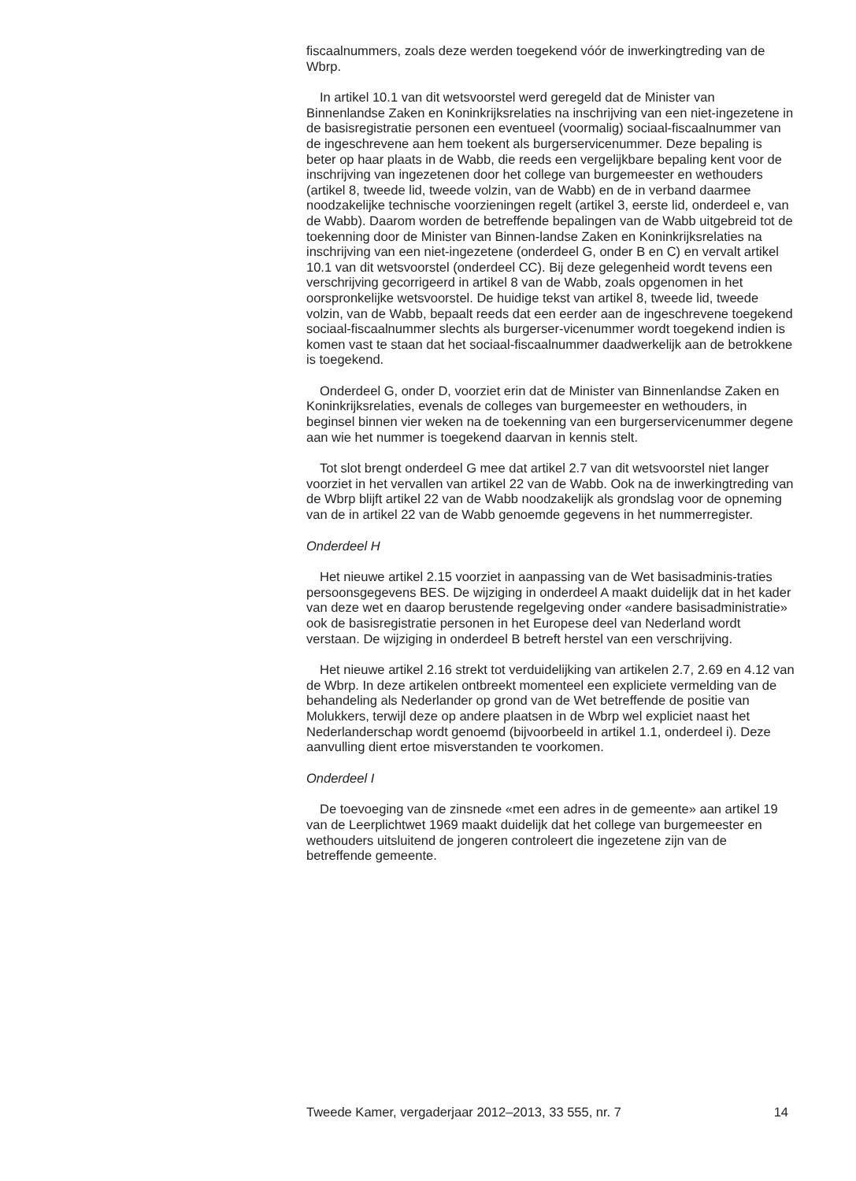fiscaalnummers, zoals deze werden toegekend vóór de inwerkingtreding van de Wbrp.
In artikel 10.1 van dit wetsvoorstel werd geregeld dat de Minister van Binnenlandse Zaken en Koninkrijksrelaties na inschrijving van een niet-ingezetene in de basisregistratie personen een eventueel (voormalig) sociaal-fiscaalnummer van de ingeschrevene aan hem toekent als burgerservicenummer. Deze bepaling is beter op haar plaats in de Wabb, die reeds een vergelijkbare bepaling kent voor de inschrijving van ingezetenen door het college van burgemeester en wethouders (artikel 8, tweede lid, tweede volzin, van de Wabb) en de in verband daarmee noodzakelijke technische voorzieningen regelt (artikel 3, eerste lid, onderdeel e, van de Wabb). Daarom worden de betreffende bepalingen van de Wabb uitgebreid tot de toekenning door de Minister van Binnen-landse Zaken en Koninkrijksrelaties na inschrijving van een niet-ingezetene (onderdeel G, onder B en C) en vervalt artikel 10.1 van dit wetsvoorstel (onderdeel CC). Bij deze gelegenheid wordt tevens een verschrijving gecorrigeerd in artikel 8 van de Wabb, zoals opgenomen in het oorspronkelijke wetsvoorstel. De huidige tekst van artikel 8, tweede lid, tweede volzin, van de Wabb, bepaalt reeds dat een eerder aan de ingeschrevene toegekend sociaal-fiscaalnummer slechts als burgerser-vicenummer wordt toegekend indien is komen vast te staan dat het sociaal-fiscaalnummer daadwerkelijk aan de betrokkene is toegekend.
Onderdeel G, onder D, voorziet erin dat de Minister van Binnenlandse Zaken en Koninkrijksrelaties, evenals de colleges van burgemeester en wethouders, in beginsel binnen vier weken na de toekenning van een burgerservicenummer degene aan wie het nummer is toegekend daarvan in kennis stelt.
Tot slot brengt onderdeel G mee dat artikel 2.7 van dit wetsvoorstel niet langer voorziet in het vervallen van artikel 22 van de Wabb. Ook na de inwerkingtreding van de Wbrp blijft artikel 22 van de Wabb noodzakelijk als grondslag voor de opneming van de in artikel 22 van de Wabb genoemde gegevens in het nummerregister.
Onderdeel H
Het nieuwe artikel 2.15 voorziet in aanpassing van de Wet basisadminis-traties persoonsgegevens BES. De wijziging in onderdeel A maakt duidelijk dat in het kader van deze wet en daarop berustende regelgeving onder «andere basisadministratie» ook de basisregistratie personen in het Europese deel van Nederland wordt verstaan. De wijziging in onderdeel B betreft herstel van een verschrijving.
Het nieuwe artikel 2.16 strekt tot verduidelijking van artikelen 2.7, 2.69 en 4.12 van de Wbrp. In deze artikelen ontbreekt momenteel een expliciete vermelding van de behandeling als Nederlander op grond van de Wet betreffende de positie van Molukkers, terwijl deze op andere plaatsen in de Wbrp wel expliciet naast het Nederlanderschap wordt genoemd (bijvoorbeeld in artikel 1.1, onderdeel i). Deze aanvulling dient ertoe misverstanden te voorkomen.
Onderdeel I
De toevoeging van de zinsnede «met een adres in de gemeente» aan artikel 19 van de Leerplichtwet 1969 maakt duidelijk dat het college van burgemeester en wethouders uitsluitend de jongeren controleert die ingezetene zijn van de betreffende gemeente.
Tweede Kamer, vergaderjaar 2012–2013, 33 555, nr. 7 14